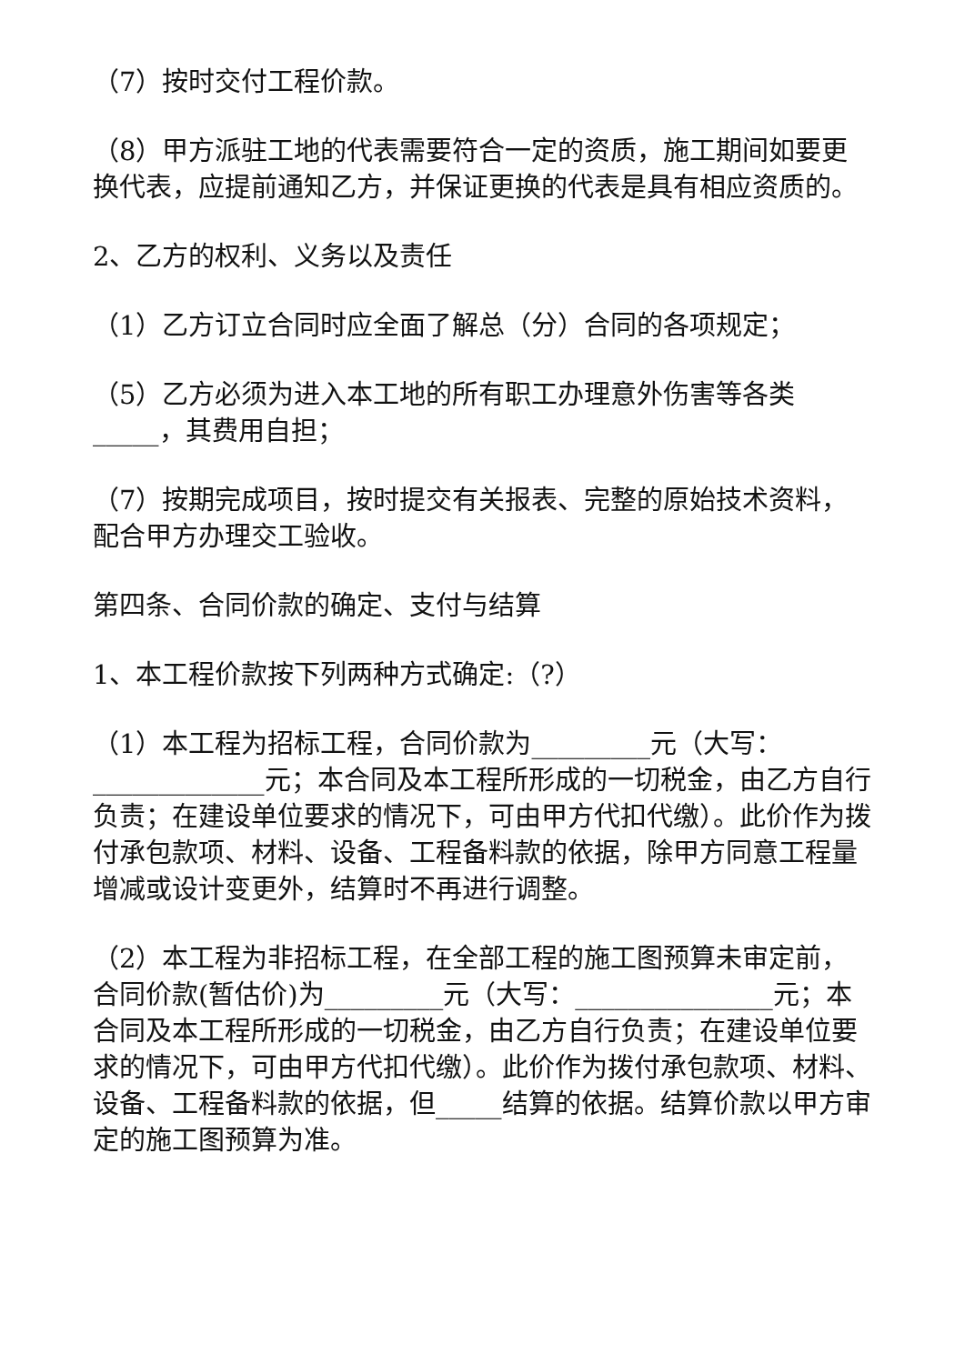（7）按时交付工程价款。
（8）甲方派驻工地的代表需要符合一定的资质，施工期间如要更换代表，应提前通知乙方，并保证更换的代表是具有相应资质的。
2、乙方的权利、义务以及责任
（1）乙方订立合同时应全面了解总（分）合同的各项规定；
（5）乙方必须为进入本工地的所有职工办理意外伤害等各类_____，其费用自担；
（7）按期完成项目，按时提交有关报表、完整的原始技术资料，配合甲方办理交工验收。
第四条、合同价款的确定、支付与结算
1、本工程价款按下列两种方式确定:（?）
（1）本工程为招标工程，合同价款为_________元（大写：_____________元；本合同及本工程所形成的一切税金，由乙方自行负责；在建设单位要求的情况下，可由甲方代扣代缴）。此价作为拨付承包款项、材料、设备、工程备料款的依据，除甲方同意工程量增减或设计变更外，结算时不再进行调整。
（2）本工程为非招标工程，在全部工程的施工图预算未审定前，合同价款(暂估价)为_________元（大写：_______________元；本合同及本工程所形成的一切税金，由乙方自行负责；在建设单位要求的情况下，可由甲方代扣代缴）。此价作为拨付承包款项、材料、设备、工程备料款的依据，但_____结算的依据。结算价款以甲方审定的施工图预算为准。